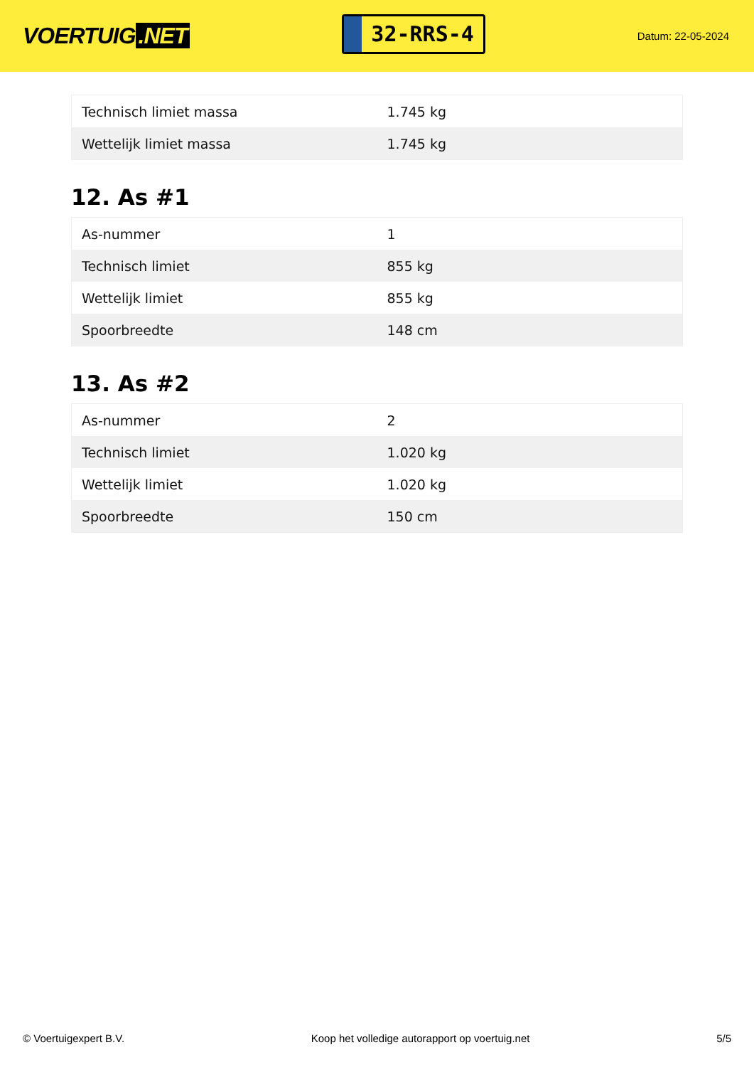VOERTUIG.NET
32-RRS-4
Datum: 22-05-2024
| Technisch limiet massa | 1.745 kg |
| Wettelijk limiet massa | 1.745 kg |
12. As #1
| As-nummer | 1 |
| Technisch limiet | 855 kg |
| Wettelijk limiet | 855 kg |
| Spoorbreedte | 148 cm |
13. As #2
| As-nummer | 2 |
| Technisch limiet | 1.020 kg |
| Wettelijk limiet | 1.020 kg |
| Spoorbreedte | 150 cm |
© Voertuigexpert B.V. Koop het volledige autorapport op voertuig.net 5/5